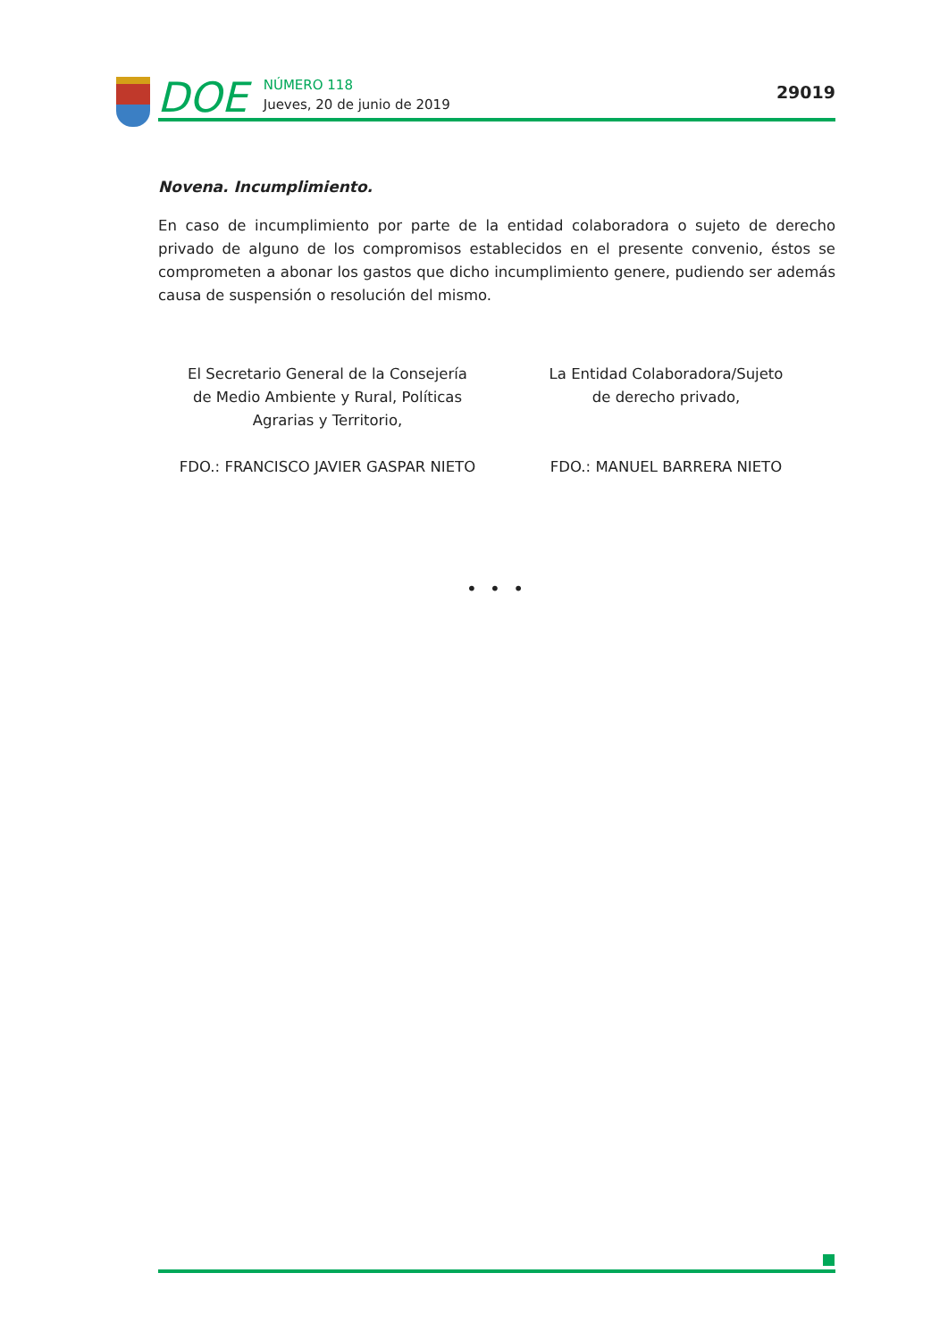DOE
NÚMERO 118
Jueves, 20 de junio de 2019
29019
Novena. Incumplimiento.
En caso de incumplimiento por parte de la entidad colaboradora o sujeto de derecho privado de alguno de los compromisos establecidos en el presente convenio, éstos se comprometen a abonar los gastos que dicho incumplimiento genere, pudiendo ser además causa de suspensión o resolución del mismo.
El Secretario General de la Consejería
de Medio Ambiente y Rural, Políticas
Agrarias y Territorio,
FDO.: FRANCISCO JAVIER GASPAR NIETO
La Entidad Colaboradora/Sujeto
de derecho privado,
FDO.: MANUEL BARRERA NIETO
• • •